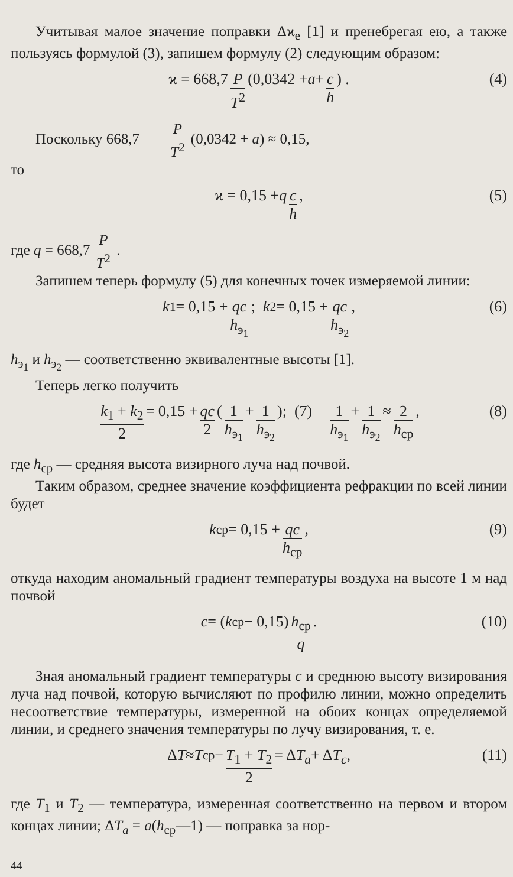Учитывая малое значение поправки Δϰ<sub>e</sub> [1] и пренебрегая ею, а также пользуясь формулой (3), запишем формулу (2) следующим образом:
ϰ = 668,7 P T<sup>2</sup> (0,0342 + a + c h) . (4)
Поскольку 668,7 P T<sup>2</sup> (0,0342 + a) ≈ 0,15,
то
ϰ = 0,15 + q c h , (5)
где q = 668,7 P T<sup>2</sup> .
Запишем теперь формулу (5) для конечных точек измеряемой линии:
k<sub>1</sub> = 0,15 + qc h<sub>э<sub>1</sub></sub>; k<sub>2</sub> = 0,15 + qc h<sub>э<sub>2</sub></sub> , (6)
h<sub>э<sub>1</sub></sub> и h<sub>э<sub>2</sub></sub> — соответственно эквивалентные высоты [1].
Теперь легко получить
k<sub>1</sub> + k<sub>2</sub> 2 = 0,15 + qc 2 (1 h<sub>э<sub>1</sub></sub> + 1 h<sub>э<sub>2</sub></sub>); (7) 1 h<sub>э<sub>1</sub></sub> + 1 h<sub>э<sub>2</sub></sub> ≈ 2 h<sub>ср</sub> , (8)
где h<sub>ср</sub> — средняя высота визирного луча над почвой.
Таким образом, среднее значение коэффициента рефракции по всей линии будет
k<sub>ср</sub> = 0,15 + qc h<sub>ср</sub> , (9)
откуда находим аномальный градиент температуры воздуха на высоте 1 м над почвой
c = (k<sub>ср</sub> − 0,15) h<sub>ср</sub> q . (10)
Зная аномальный градиент температуры c и среднюю высоту визирования луча над почвой, которую вычисляют по профилю линии, можно определить несоответствие температуры, измеренной на обоих концах определяемой линии, и среднего значения температуры по лучу визирования, т. е.
Δ T ≈ T<sub>ср</sub> − T<sub>1</sub> + T<sub>2</sub> 2 = Δ T<sub>a</sub> + Δ T<sub>c</sub>, (11)
где T<sub>1</sub> и T<sub>2</sub> — температура, измеренная соответственно на первом и втором концах линии; ΔT<sub>a</sub> = a(h<sub>ср</sub>—1) — поправка за нор-
44